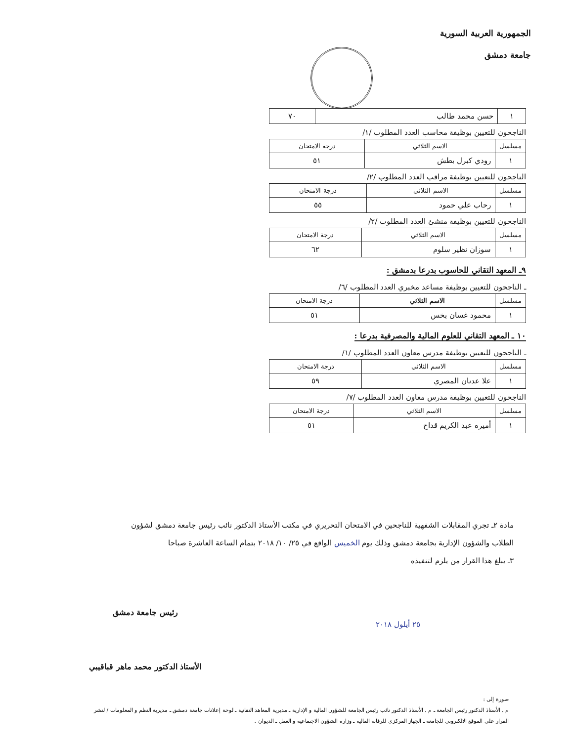الجمهورية العربية السورية
جامعة دمشق
| ١ | حسن محمد طالب | ٧٠ |
الناجحون للتعيين بوظيفة محاسب العدد المطلوب /١/
| مسلسل | الاسم الثلاثي | درجة الامتحان |
| --- | --- | --- |
| ١ | رودي كبرل بطش | ٥١ |
الناجحون للتعيين بوظيفة مراقب العدد المطلوب /٢/
| مسلسل | الاسم الثلاثي | درجة الامتحان |
| --- | --- | --- |
| ١ | رحاب علي حمود | ٥٥ |
الناجحون للتعيين بوظيفة منشئ العدد المطلوب /٢/
| مسلسل | الاسم الثلاثي | درجة الامتحان |
| --- | --- | --- |
| ١ | سوزان نظير سلوم | ٦٢ |
٩ـ المعهد التقاني للحاسوب بدرعا بدمشق :
ـ الناجحون للتعيين بوظيفة مساعد مخبري العدد المطلوب /٦/
| مسلسل | الاسم الثلاثي | درجة الامتحان |
| --- | --- | --- |
| ١ | محمود غسان بخس | ٥١ |
١٠ ـ المعهد التقاني للعلوم المالية والمصرفية بدرعا :
ـ الناجحون للتعيين بوظيفة مدرس معاون العدد المطلوب /١/
| مسلسل | الاسم الثلاثي | درجة الامتحان |
| --- | --- | --- |
| ١ | علا عدنان المصري | ٥٩ |
الناجحون للتعيين بوظيفة مدرس معاون العدد المطلوب /٧/
| مسلسل | الاسم الثلاثي | درجة الامتحان |
| --- | --- | --- |
| ١ | أميره عبد الكريم قداح | ٥١ |
مادة ٢ـ تجري المقابلات الشفهية للناجحين في الامتحان التحريري في مكتب الأستاذ الدكتور نائب رئيس جامعة دمشق لشؤون
الطلاب والشؤون الإدارية بجامعة دمشق وذلك يوم الخميس الواقع في ٢٥/ ١٠/ ٢٠١٨ بتمام الساعة العاشرة صباحا
٣ـ يبلغ هذا القرار من يلزم لتنفيذه
رئيس جامعة دمشق
الأستاذ الدكتور محمد ماهر قباقيبي
٢٥ أيلول ٢٠١٨
صورة إلى :
م . الأستاذ الدكتور رئيس الجامعة ـ م . الأستاذ الدكتور نائب رئيس الجامعة للشؤون المالية و الإدارية ـ مديرية المعاهد التقانية ـ لوحة إعلانات جامعة دمشق ـ مديرية النظم و المعلومات / لنشر
القرار على الموقع الالكتروني للجامعة ـ الجهاز المركزي للرقابة المالية ـ وزارة الشؤون الاجتماعية و العمل ـ الديوان .